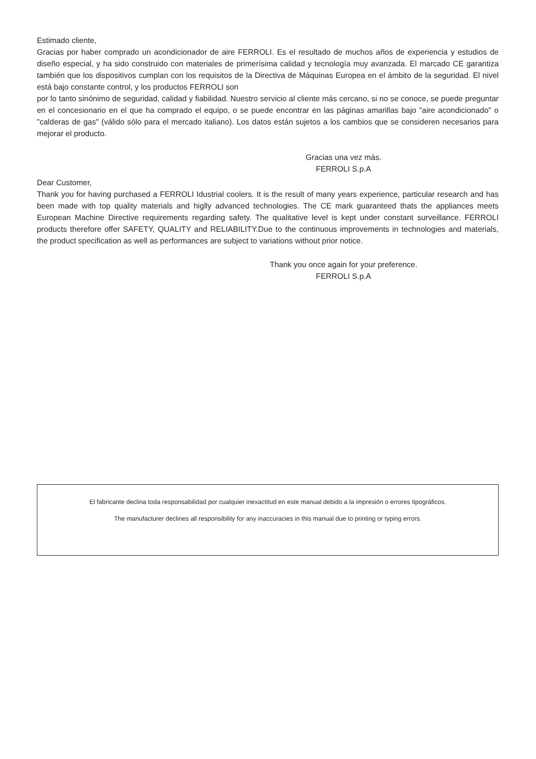Estimado cliente,
Gracias por haber comprado un acondicionador de aire FERROLI. Es el resultado de muchos años de experiencia y estudios de diseño especial, y ha sido construido con materiales de primerísima calidad y tecnología muy avanzada. El marcado CE garantiza también que los dispositivos cumplan con los requisitos de la Directiva de Máquinas Europea en el ámbito de la seguridad. El nivel está bajo constante control, y los productos FERROLI son
por lo tanto sinónimo de seguridad, calidad y fiabilidad. Nuestro servicio al cliente más cercano, si no se conoce, se puede preguntar en el concesionario en el que ha comprado el equipo, o se puede encontrar en las páginas amarillas bajo "aire acondicionado" o "calderas de gas" (válido sólo para el mercado italiano). Los datos están sujetos a los cambios que se consideren necesarios para mejorar el producto.
Gracias una vez más.
FERROLI S.p.A
Dear Customer,
Thank you for having purchased a FERROLI Idustrial coolers. It is the result of many years experience, particular research and has been made with top quality materials and higlly advanced technologies. The CE mark guaranteed thats the appliances meets European Machine Directive requirements regarding safety. The qualitative level is kept under constant surveillance. FERROLI products therefore offer SAFETY, QUALITY and RELIABILITY.Due to the continuous improvements in technologies and materials, the product specification as well as performances are subject to variations without prior notice.
Thank you once again for your preference.
FERROLI S.p.A
El fabricante declina toda responsabilidad por cualquier inexactitud en este manual debido a la impresión o errores tipográficos.
The manufacturer declines all responsibility for any inaccuracies in this manual due to printing or typing errors.